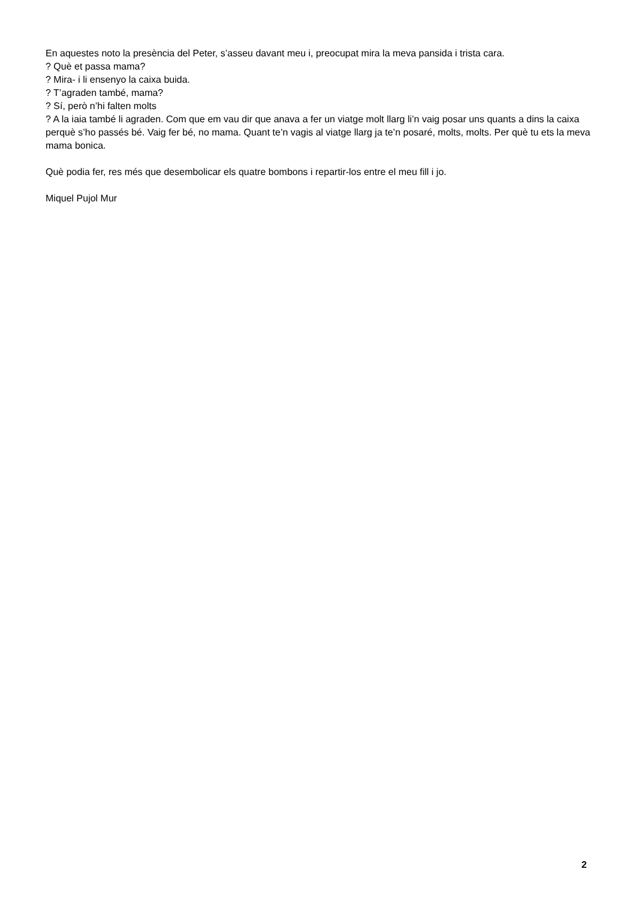En aquestes noto la presència del Peter, s’asseu davant meu i, preocupat mira la meva pansida i trista cara.
? Què et passa mama?
? Mira- i li ensenyo la caixa buida.
? T’agraden també, mama?
? Sí, però n’hi falten molts
? A la iaia també li agraden. Com que em vau dir que anava a fer un viatge molt llarg li’n vaig posar uns quants a dins la caixa perquè s’ho passés bé. Vaig fer bé, no mama. Quant te’n vagis al viatge llarg ja te’n posaré, molts, molts. Per què tu ets la meva mama bonica.
Què podia fer, res més que desembolicar els quatre bombons i repartir-los entre el meu fill i jo.
Miquel Pujol Mur
2